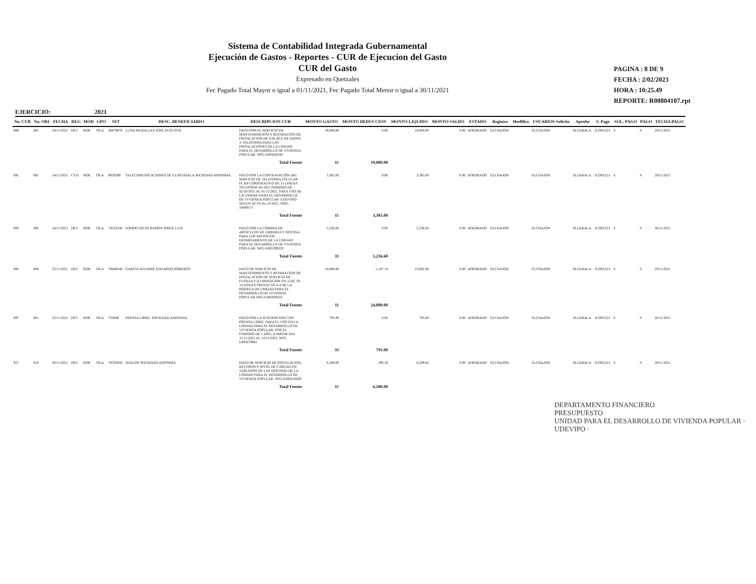Sistema de Contabilidad Integrada Gubernamental
Ejecución de Gastos - Reportes - CUR de Ejecucion del Gasto
CUR del Gasto
Expresado en Quetzales
Fec Pagado Total Mayor o igual a 01/11/2021, Fec Pagado Total Menor o igual a 30/11/2021
PAGINA : 8 DE 9
FECHA : 2/02/2023
HORA : 10:25.49
REPORTE: R00804107.rpt
EJERCICIO: 2021
| No. CUR | No. ORI | FECHA | REG | MOD | GPO | NIT | DESC. BENEFICIARIO | DESCRIPCION CUR | MONTO GASTO | MONTO DEDUCCION | MONTO LIQUIDO | MONTO SALDO | ESTADO | Registro | Modifico | USUARIOS Solicito | Aprobo | S. Pago | SOL. PAGO | PAGO | FECHA PAGO |
| --- | --- | --- | --- | --- | --- | --- | --- | --- | --- | --- | --- | --- | --- | --- | --- | --- | --- | --- | --- | --- | --- |
| 889 | 885 | 24/11/2021 | DEV | NOR | OGA | 36879878 | LUNA MURALLES JOSE AUGUSTO | PAGO POR EL SERVICIO DE MANTENIMIENTO Y REPARACION DE INSTALACION DE ENLACE DE DATOS Y TELEFONIA PARA LAS INSTALACIONES DE LA UNIDAD PARA EL DESARROLLO DE VIVIENDA POPULAR. NPG-E495836591 | 19,000.00 | 0.00 | 19,000.00 | 0.00 | APROBADO | GLCHAJON | | GLCHAJON | SLZABALA | JLOPEZ21 | S | S | 29/11/2021 |
| | | | | | | | | Total Fuente | 11 | 19,000.00 | | | | | | | | | | | |
| 891 | 891 | 24/11/2021 | CYD | NOR | OGA | 9929290 | TELECOMUNICACIONES DE GUATEMALA SOCIEDAD ANONIMA | PAGO POR LA CONTRATACIÓN DEL SERVICIO DE TELEFONIA CELULAR PLAN CORPORATIVO DE 15 LINEAS TELEFÓNICAS DEL PERIODO DE 02/10/2021 AL 01/11/2021, PARA USO DE LA UNIDAD PARA EL DESARROLLO DE VIVIENDA POPULAR -UDEVIPO-SEGUN ACTA No.13-2021. NOG-14049171 | 3,385.00 | 0.00 | 3,385.00 | 0.00 | APROBADO | GLCHAJON | | GLCHAJON | SLZABALA | JLOPEZ21 | S | S | 29/11/2021 |
| | | | | | | | | Total Fuente | 11 | 3,385.00 | | | | | | | | | | | |
| 893 | 892 | 24/11/2021 | DEV | NOR | OGA | 74523546 | SOMOCURCIO RAMOS JORGE LUIS | PAGO POR LA COMPRA DE ARTICULOS DE LIBRERIA Y OFICINA PARA LOS DISTINTOS DEPARTAMENTO DE LA UNIDAD PARA EL DESARROLLO DE VIVIENDA POPULAR. NPG-E495399329 | 5,236.60 | 0.00 | 5,236.60 | 0.00 | APROBADO | GLCHAJON | | GLCHAJON | SLZABALA | JLOPEZ21 | S | S | 30/11/2021 |
| | | | | | | | | Total Fuente | 31 | 5,236.60 | | | | | | | | | | | |
| 895 | 894 | 25/11/2021 | DEV | NOR | OGA | 76648540 | GARCIA AGUIRRE EDUARDO ROBERTO | PAGO DE SERVICIO DE MANTENIMIENTO Y REPARACION DE INSTALACION DE SERVICIO DE FUERZA E ILUMINACION EN 15AV 19-14 ZONA 6 PROYECTO 4-4 DE LA BODEGA DE UNIDAD PARA EL DESARROLLO DE VIVIENDA POPULAR NPG-E495939102 | 24,800.00 | 1,107.14 | 23,692.86 | 0.00 | APROBADO | GLCHAJON | | GLCHAJON | SLZABALA | JLOPEZ21 | S | S | 29/11/2021 |
| | | | | | | | | Total Fuente | 11 | 24,800.00 | | | | | | | | | | | |
| 897 | 861 | 25/11/2021 | DEV | NOR | OGA | 733849 | PRENSA LIBRE, SOCIEDAD ANONIMA | PAGO POR LA SUSCRIPCION CON PRENSA LIBRE, PARA EL USO EN LA UNIDAD PARA EL DESARROLLO DE VIVIENDA POPULAR, POR EL PERIODO DE 1 AÑO, A PARTIR DEL 15/11/2021 AL 14/11/2022. NPG-E495679941 | 795.00 | 0.00 | 795.00 | 0.00 | APROBADO | GLCHAJON | | GLCHAJON | SLZABALA | JLOPEZ21 | S | S | 26/11/2021 |
| | | | | | | | | Total Fuente | 31 | 795.00 | | | | | | | | | | | |
| 927 | 910 | 30/11/2021 | DEV | NOR | OGA | 78782856 | AVALON SOCIEDAD ANONIMA | PAGO DE SERVICIO DE INSTALACION, REVISION Y NIVEL DE CARGAS EN TABLEROS DE LAS OFICINAS DE LA UNIDAD PARA EL DESARROLLO DE VIVIENDA POPULAR. NPG-E495618829 | 6,500.00 | 290.18 | 6,209.82 | 0.00 | APROBADO | GLCHAJON | | GLCHAJON | SLZABALA | JLOPEZ21 | S | S | 30/11/2021 |
| | | | | | | | | Total Fuente | 11 | 6,500.00 | | | | | | | | | | | |
DEPARTAMENTO FINANCIERO
PRESUPUESTO
UNIDAD PARA EL DESARROLLO DE VIVIENDA POPULAR · UDEVIPO ·